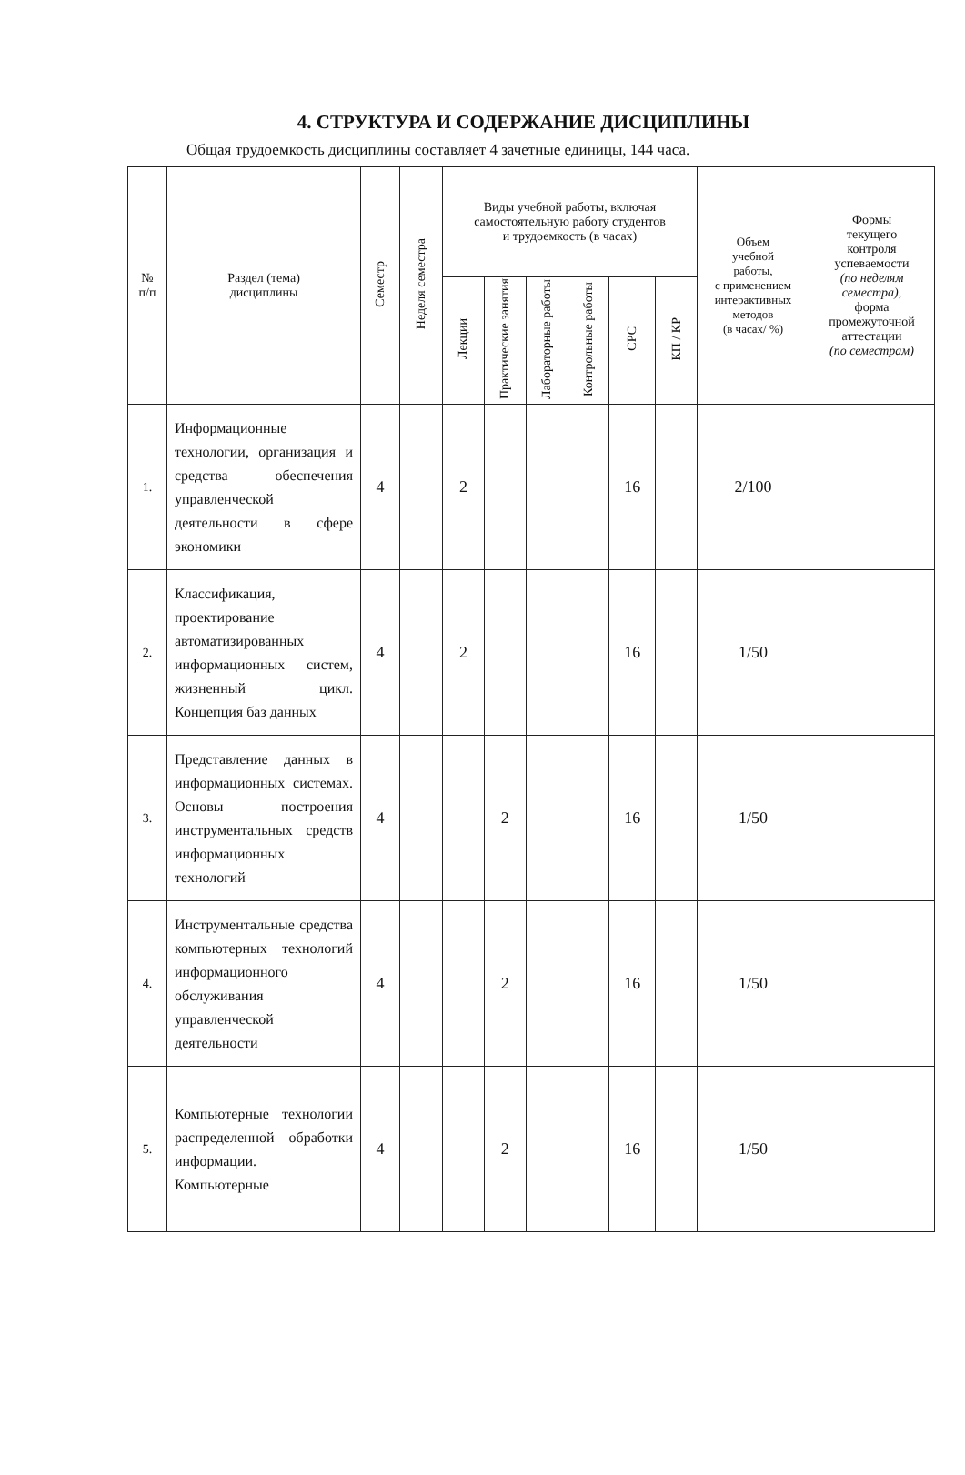4. СТРУКТУРА И СОДЕРЖАНИЕ ДИСЦИПЛИНЫ
Общая трудоемкость дисциплины составляет 4 зачетные единицы, 144 часа.
| № п/п | Раздел (тема) дисциплины | Семестр | Неделя семестра | Виды учебной работы, включая самостоятельную работу студентов и трудоемкость (в часах) | | | | | | Объем учебной работы, с применением интерактивных методов (в часах/ %) | Формы текущего контроля успеваемости (по неделям семестра), форма промежуточной аттестации (по семестрам) |
| --- | --- | --- | --- | --- | --- | --- | --- | --- | --- | --- | --- |
| | | | | Лекции | Практические занятия | Лабораторные работы | Контрольные работы | СРС | КП / КР | | |
| 1. | Информационные технологии, организация и средства обеспечения управленческой деятельности в сфере экономики | 4 | | 2 | | | | 16 | | 2/100 | |
| 2. | Классификация, проектирование автоматизированных информационных систем, жизненный цикл. Концепция баз данных | 4 | | 2 | | | | 16 | | 1/50 | |
| 3. | Представление данных в информационных системах. Основы построения инструментальных средств информационных технологий | 4 | | | 2 | | | 16 | | 1/50 | |
| 4. | Инструментальные средства компьютерных технологий информационного обслуживания управленческой деятельности | 4 | | | 2 | | | 16 | | 1/50 | |
| 5. | Компьютерные технологии распределенной обработки информации. Компьютерные | 4 | | | 2 | | | 16 | | 1/50 | |